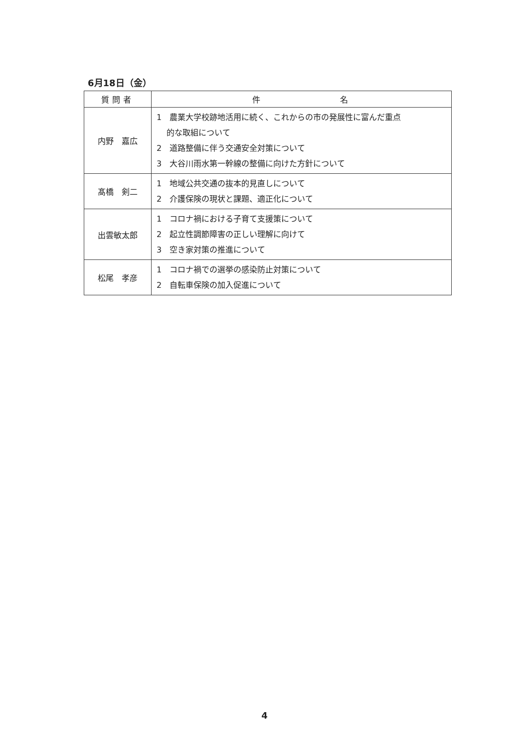6月18日（金）
| 質問者 | 件 名 |
| --- | --- |
| 内野 嘉広 | 1 農業大学校跡地活用に続く、これからの市の発展性に富んだ重点 的な取組について 2 道路整備に伴う交通安全対策について 3 大谷川雨水第一幹線の整備に向けた方針について |
| 髙橋 剣二 | 1 地域公共交通の抜本的見直しについて 2 介護保険の現状と課題、適正化について |
| 出雲敏太郎 | 1 コロナ禍における子育て支援策について 2 起立性調節障害の正しい理解に向けて 3 空き家対策の推進について |
| 松尾 孝彦 | 1 コロナ禍での選挙の感染防止対策について 2 自転車保険の加入促進について |
4